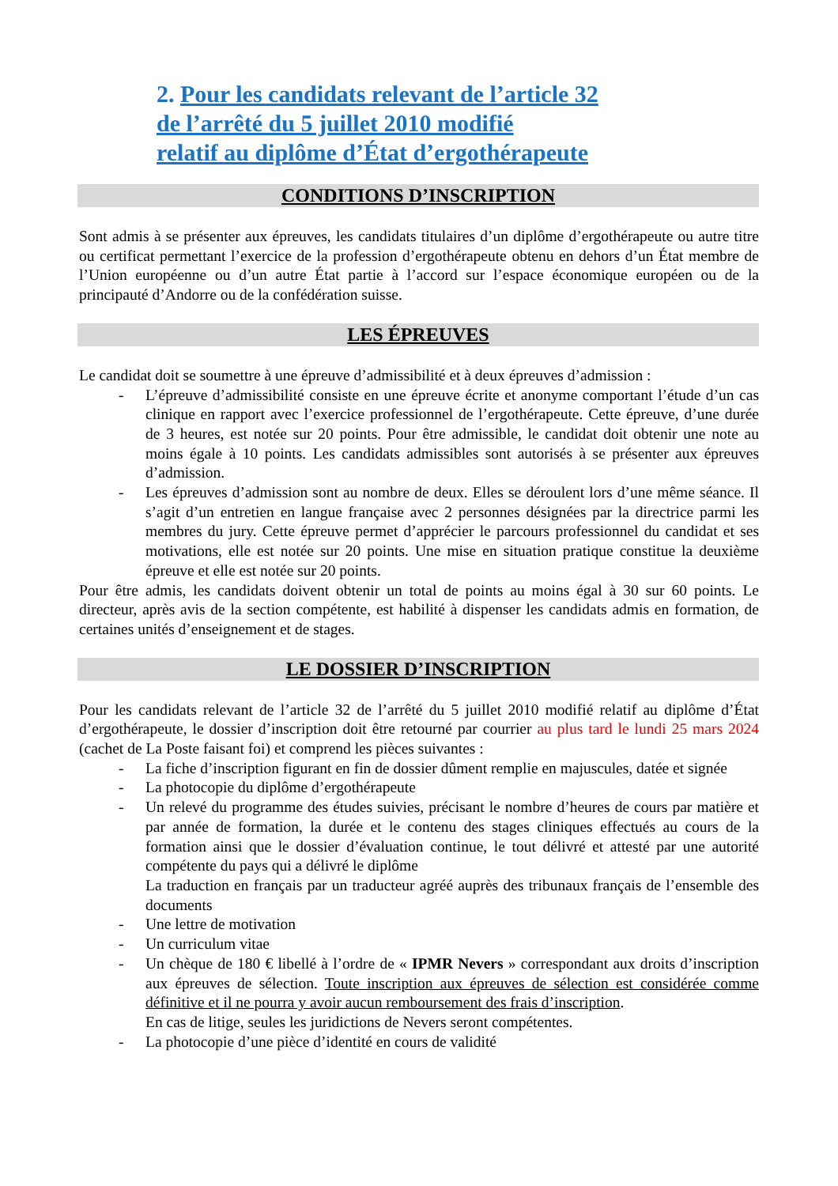2. Pour les candidats relevant de l’article 32
de l’arrêté du 5 juillet 2010 modifié
relatif au diplôme d’État d’ergothérapeute
CONDITIONS D’INSCRIPTION
Sont admis à se présenter aux épreuves, les candidats titulaires d’un diplôme d’ergothérapeute ou autre titre ou certificat permettant l’exercice de la profession d’ergothérapeute obtenu en dehors d’un État membre de l’Union européenne ou d’un autre État partie à l’accord sur l’espace économique européen ou de la principauté d’Andorre ou de la confédération suisse.
LES ÉPREUVES
Le candidat doit se soumettre à une épreuve d’admissibilité et à deux épreuves d’admission :
- L’épreuve d’admissibilité consiste en une épreuve écrite et anonyme comportant l’étude d’un cas clinique en rapport avec l’exercice professionnel de l’ergothérapeute. Cette épreuve, d’une durée de 3 heures, est notée sur 20 points. Pour être admissible, le candidat doit obtenir une note au moins égale à 10 points. Les candidats admissibles sont autorisés à se présenter aux épreuves d’admission.
- Les épreuves d’admission sont au nombre de deux. Elles se déroulent lors d’une même séance. Il s’agit d’un entretien en langue française avec 2 personnes désignées par la directrice parmi les membres du jury. Cette épreuve permet d’apprécier le parcours professionnel du candidat et ses motivations, elle est notée sur 20 points. Une mise en situation pratique constitue la deuxième épreuve et elle est notée sur 20 points.
Pour être admis, les candidats doivent obtenir un total de points au moins égal à 30 sur 60 points. Le directeur, après avis de la section compétente, est habilité à dispenser les candidats admis en formation, de certaines unités d’enseignement et de stages.
LE DOSSIER D’INSCRIPTION
Pour les candidats relevant de l’article 32 de l’arrêté du 5 juillet 2010 modifié relatif au diplôme d’État d’ergothérapeute, le dossier d’inscription doit être retourné par courrier au plus tard le lundi 25 mars 2024 (cachet de La Poste faisant foi) et comprend les pièces suivantes :
- La fiche d’inscription figurant en fin de dossier dûment remplie en majuscules, datée et signée
- La photocopie du diplôme d’ergothérapeute
- Un relevé du programme des études suivies, précisant le nombre d’heures de cours par matière et par année de formation, la durée et le contenu des stages cliniques effectués au cours de la formation ainsi que le dossier d’évaluation continue, le tout délivré et attesté par une autorité compétente du pays qui a délivré le diplôme
La traduction en français par un traducteur agréé auprès des tribunaux français de l’ensemble des documents
- Une lettre de motivation
- Un curriculum vitae
- Un chèque de 180 € libellé à l’ordre de « IPMR Nevers » correspondant aux droits d’inscription aux épreuves de sélection. Toute inscription aux épreuves de sélection est considérée comme définitive et il ne pourra y avoir aucun remboursement des frais d’inscription.
En cas de litige, seules les juridictions de Nevers seront compétentes.
- La photocopie d’une pièce d’identité en cours de validité